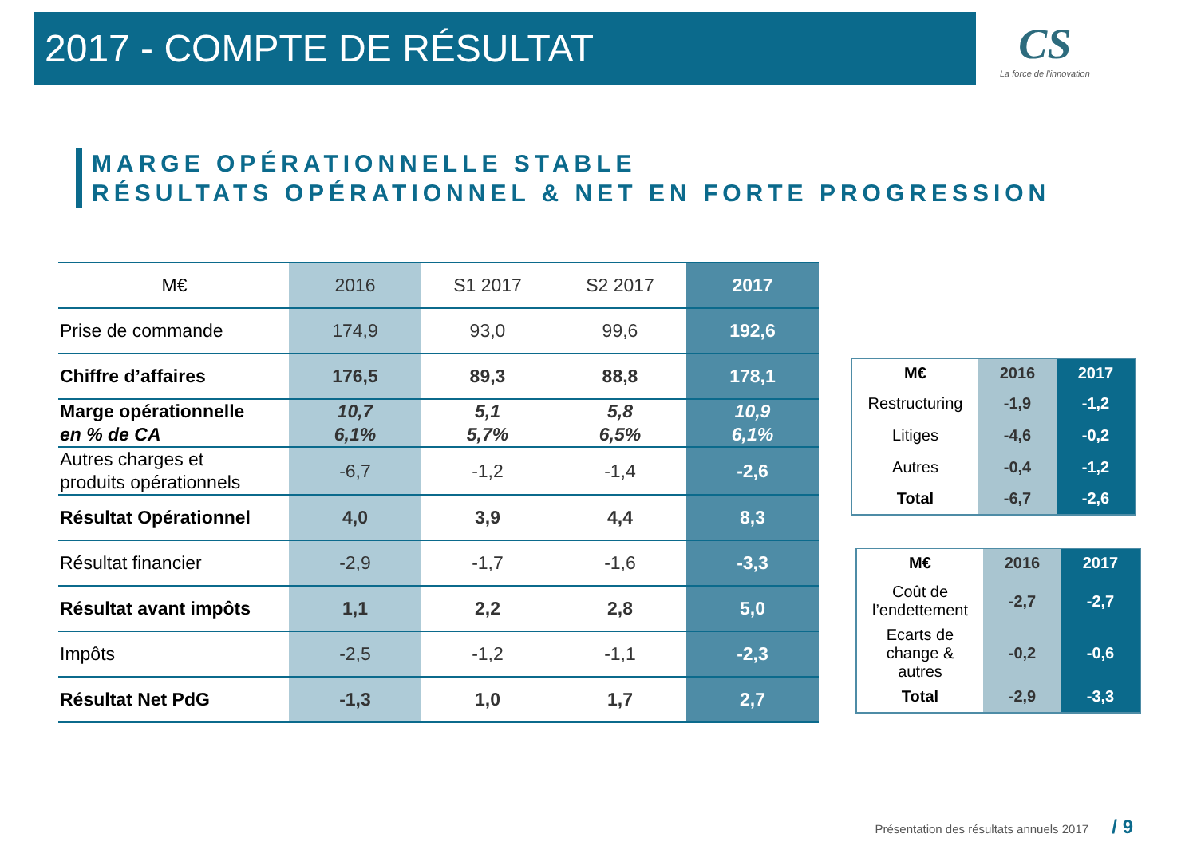2017 - COMPTE DE RÉSULTAT
CS
La force de l'innovation
MARGE OPÉRATIONNELLE STABLE
RÉSULTATS OPÉRATIONNEL & NET EN FORTE PROGRESSION
| M€ | 2016 | S1 2017 | S2 2017 | 2017 |
| --- | --- | --- | --- | --- |
| Prise de commande | 174,9 | 93,0 | 99,6 | 192,6 |
| Chiffre d’affaires | 176,5 | 89,3 | 88,8 | 178,1 |
| Marge opérationnelle en % de CA | 10,7 6,1% | 5,1 5,7% | 5,8 6,5% | 10,9 6,1% |
| Autres charges et produits opérationnels | -6,7 | -1,2 | -1,4 | -2,6 |
| Résultat Opérationnel | 4,0 | 3,9 | 4,4 | 8,3 |
| Résultat financier | -2,9 | -1,7 | -1,6 | -3,3 |
| Résultat avant impôts | 1,1 | 2,2 | 2,8 | 5,0 |
| Impôts | -2,5 | -1,2 | -1,1 | -2,3 |
| Résultat Net PdG | -1,3 | 1,0 | 1,7 | 2,7 |
| M€ | 2016 | 2017 |
| --- | --- | --- |
| Restructuring | -1,9 | -1,2 |
| Litiges | -4,6 | -0,2 |
| Autres | -0,4 | -1,2 |
| Total | -6,7 | -2,6 |
| M€ | 2016 | 2017 |
| --- | --- | --- |
| Coût de l’endettement | -2,7 | -2,7 |
| Ecarts de change & autres | -0,2 | -0,6 |
| Total | -2,9 | -3,3 |
Présentation des résultats annuels 2017 / 9